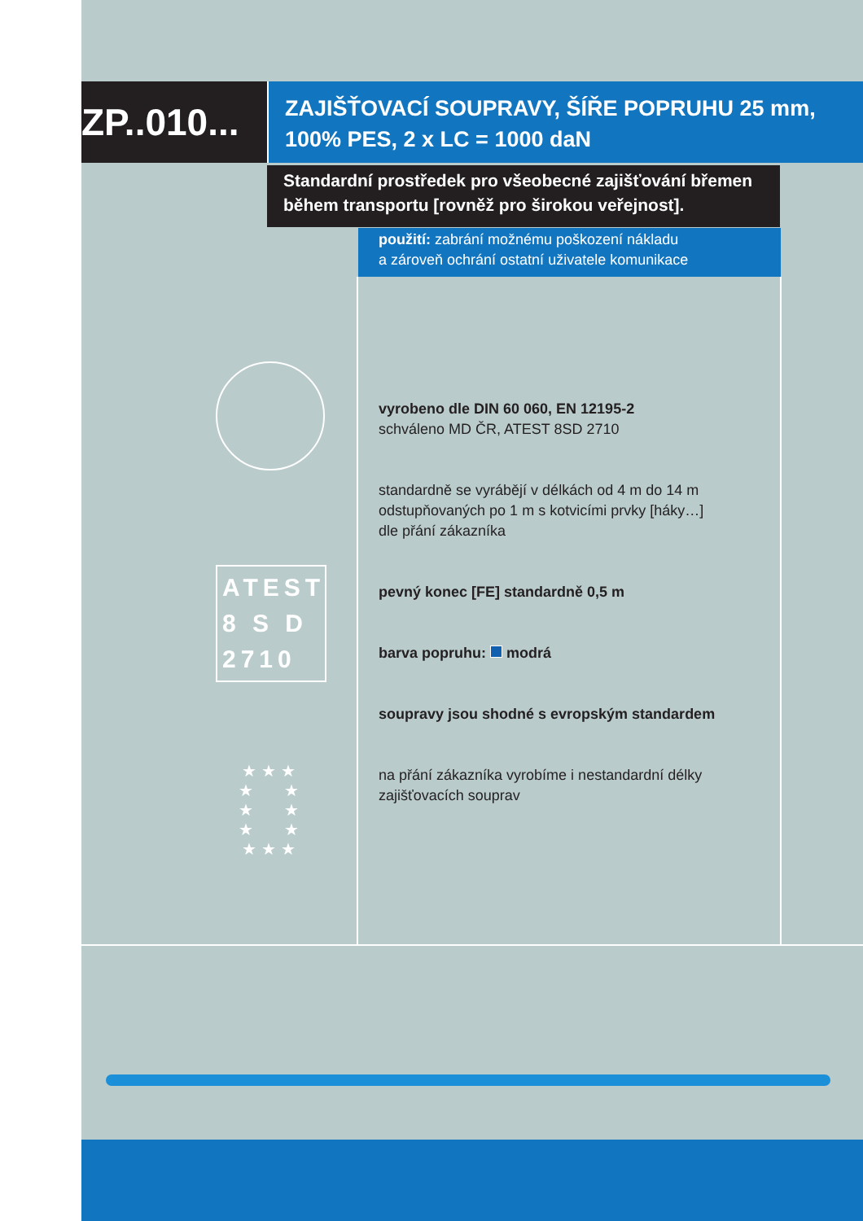ZP..010...
ZAJIŠŤOVACÍ SOUPRAVY, ŠÍŘE POPRUHU 25 mm,
100% PES, 2 x LC = 1000 daN
Standardní prostředek pro všeobecné zajišťování břemen
během transportu [rovněž pro širokou veřejnost].
použití: zabrání možnému poškození nákladu
a zároveň ochrání ostatní uživatele komunikace
ATEST
8 S D
2710
★ ★ ★
★ ★
★ ★
★ ★
★ ★ ★
vyrobeno dle DIN 60 060, EN 12195-2
schváleno MD ČR, ATEST 8SD 2710
standardně se vyrábějí v délkách od 4 m do 14 m
odstupňovaných po 1 m s kotvicími prvky [háky…]
dle přání zákazníka
pevný konec [FE] standardně 0,5 m
barva popruhu: modrá
soupravy jsou shodné s evropským standardem
na přání zákazníka vyrobíme i nestandardní délky
zajišťovacích souprav